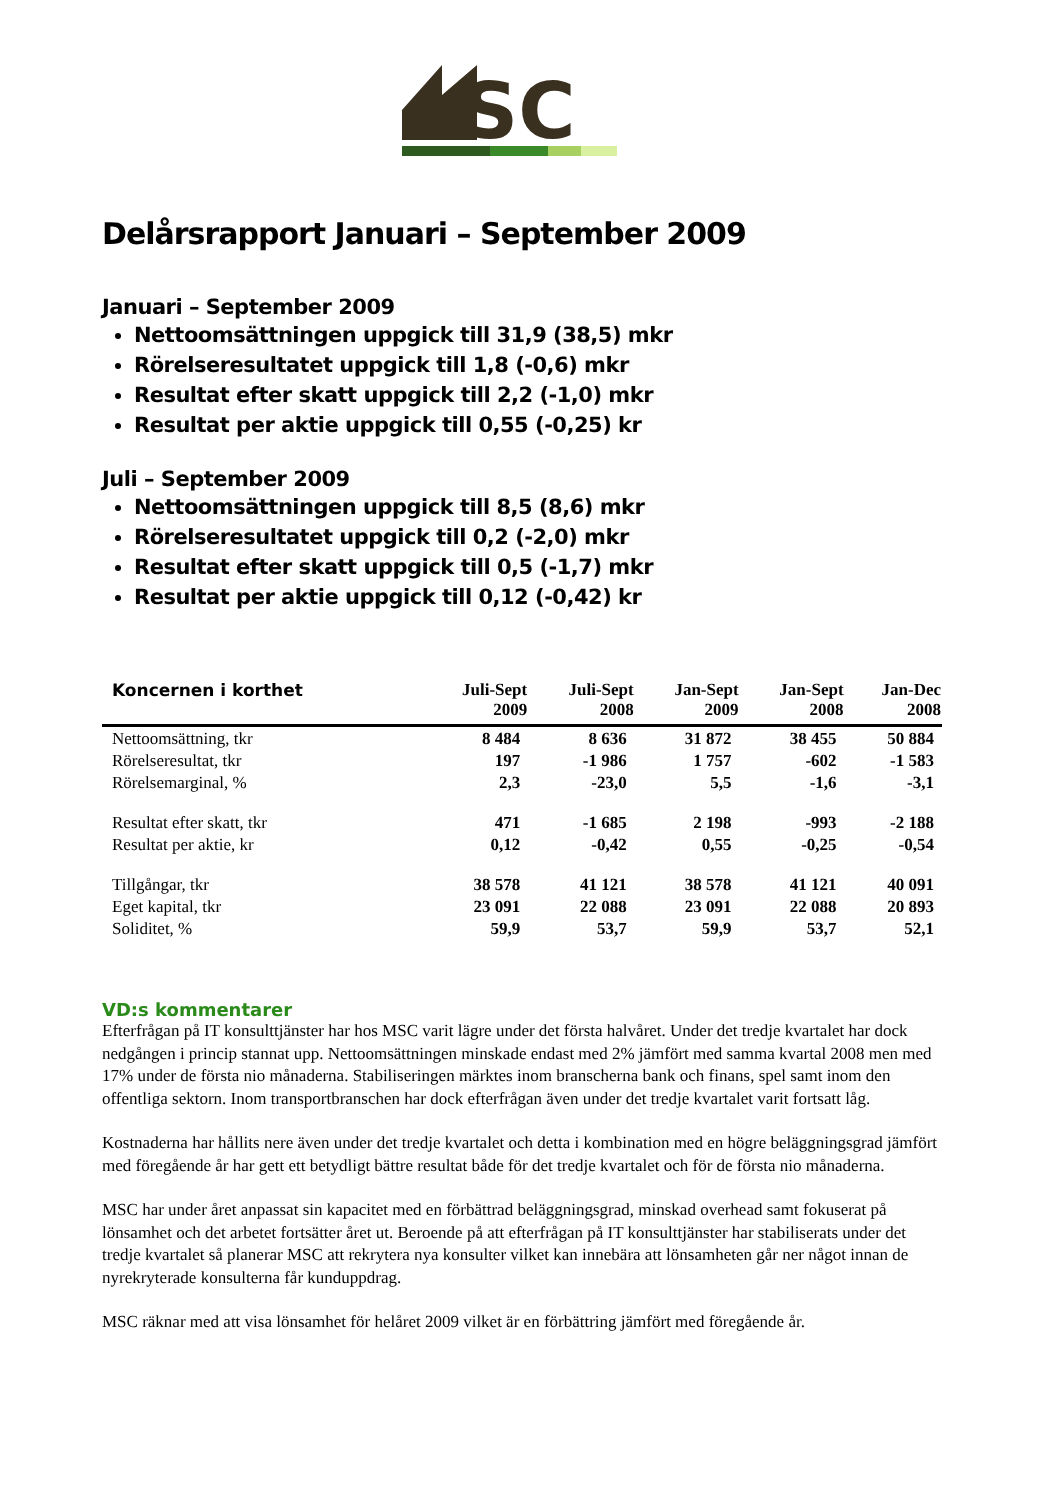SC
Delårsrapport Januari – September 2009
Januari – September 2009
Nettoomsättningen uppgick till 31,9 (38,5) mkr
Rörelseresultatet uppgick till 1,8 (-0,6) mkr
Resultat efter skatt uppgick till 2,2 (-1,0) mkr
Resultat per aktie uppgick till 0,55 (-0,25) kr
Juli – September 2009
Nettoomsättningen uppgick till 8,5 (8,6) mkr
Rörelseresultatet uppgick till 0,2 (-2,0) mkr
Resultat efter skatt uppgick till 0,5 (-1,7) mkr
Resultat per aktie uppgick till 0,12 (-0,42) kr
| Koncernen i korthet | Juli-Sept 2009 | Juli-Sept 2008 | Jan-Sept 2009 | Jan-Sept 2008 | Jan-Dec 2008 |
| --- | --- | --- | --- | --- | --- |
| Nettoomsättning, tkr | 8 484 | 8 636 | 31 872 | 38 455 | 50 884 |
| Rörelseresultat, tkr | 197 | -1 986 | 1 757 | -602 | -1 583 |
| Rörelsemarginal, % | 2,3 | -23,0 | 5,5 | -1,6 | -3,1 |
| Resultat efter skatt, tkr | 471 | -1 685 | 2 198 | -993 | -2 188 |
| Resultat per aktie, kr | 0,12 | -0,42 | 0,55 | -0,25 | -0,54 |
| Tillgångar, tkr | 38 578 | 41 121 | 38 578 | 41 121 | 40 091 |
| Eget kapital, tkr | 23 091 | 22 088 | 23 091 | 22 088 | 20 893 |
| Soliditet, % | 59,9 | 53,7 | 59,9 | 53,7 | 52,1 |
VD:s kommentarer
Efterfrågan på IT konsulttjänster har hos MSC varit lägre under det första halvåret. Under det tredje kvartalet har dock nedgången i princip stannat upp. Nettoomsättningen minskade endast med 2% jämfört med samma kvartal 2008 men med 17% under de första nio månaderna. Stabiliseringen märktes inom branscherna bank och finans, spel samt inom den offentliga sektorn. Inom transportbranschen har dock efterfrågan även under det tredje kvartalet varit fortsatt låg.
Kostnaderna har hållits nere även under det tredje kvartalet och detta i kombination med en högre beläggningsgrad jämfört med föregående år har gett ett betydligt bättre resultat både för det tredje kvartalet och för de första nio månaderna.
MSC har under året anpassat sin kapacitet med en förbättrad beläggningsgrad, minskad overhead samt fokuserat på lönsamhet och det arbetet fortsätter året ut. Beroende på att efterfrågan på IT konsulttjänster har stabiliserats under det tredje kvartalet så planerar MSC att rekrytera nya konsulter vilket kan innebära att lönsamheten går ner något innan de nyrekryterade konsulterna får kunduppdrag.
MSC räknar med att visa lönsamhet för helåret 2009 vilket är en förbättring jämfört med föregående år.